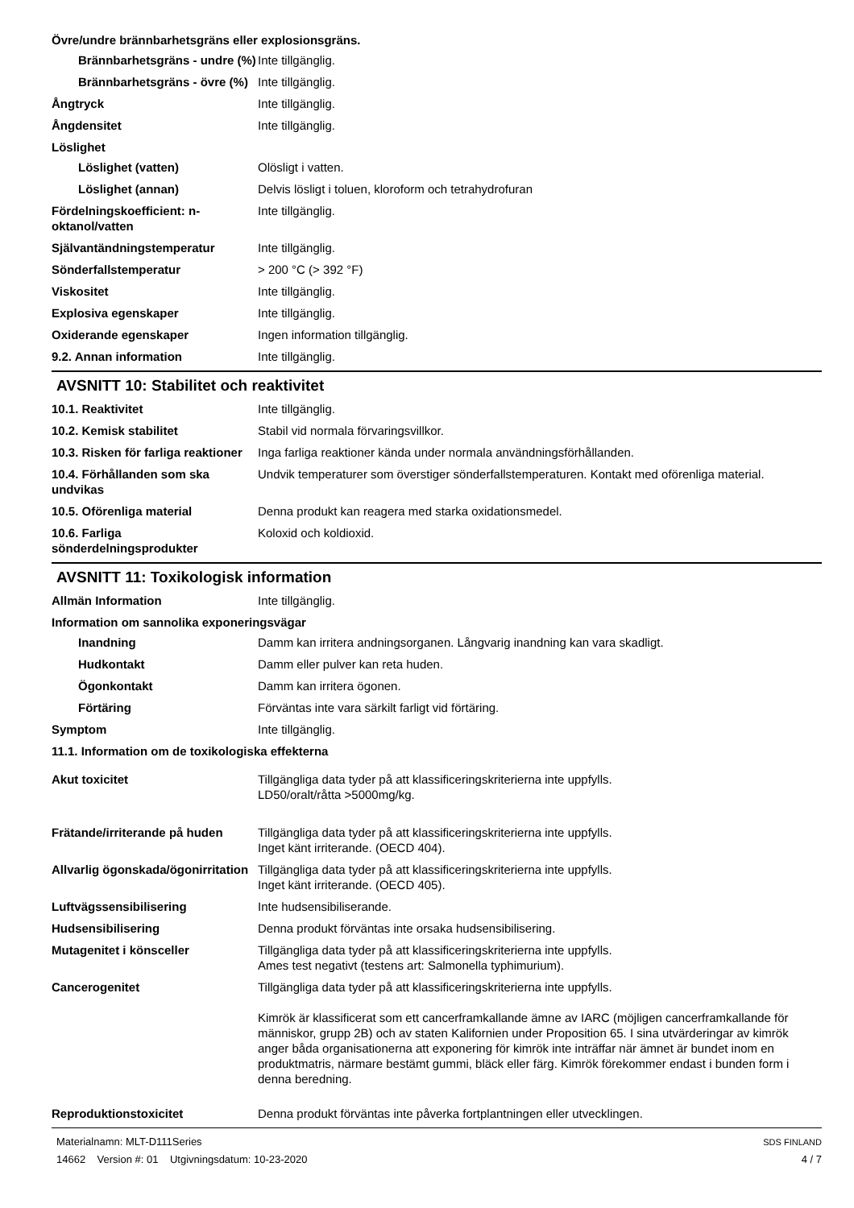Övre/undre brännbarhetsgräns eller explosionsgräns.
Brännbarhetsgräns - undre (%)
Inte tillgänglig.
Brännbarhetsgräns - övre (%)
Inte tillgänglig.
Ångtryck Inte tillgänglig.
Ångdensitet Inte tillgänglig.
Löslighet
Löslighet (vatten) Olösligt i vatten.
Löslighet (annan) Delvis lösligt i toluen, kloroform och tetrahydrofuran
Fördelningskoefficient: n-oktanol/vatten
Inte tillgänglig.
Självantändningstemperatur Inte tillgänglig.
Sönderfallstemperatur > 200 °C (> 392 °F)
Viskositet Inte tillgänglig.
Explosiva egenskaper Inte tillgänglig.
Oxiderande egenskaper Ingen information tillgänglig.
9.2. Annan information Inte tillgänglig.
AVSNITT 10: Stabilitet och reaktivitet
10.1. Reaktivitet Inte tillgänglig.
10.2. Kemisk stabilitet Stabil vid normala förvaringsvillkor.
10.3. Risken för farliga reaktioner
Inga farliga reaktioner kända under normala användningsförhållanden.
10.4. Förhållanden som ska undvikas
Undvik temperaturer som överstiger sönderfallstemperaturen. Kontakt med oförenliga material.
10.5. Oförenliga material Denna produkt kan reagera med starka oxidationsmedel.
10.6. Farliga sönderdelningsprodukter
Koloxid och koldioxid.
AVSNITT 11: Toxikologisk information
Allmän Information Inte tillgänglig.
Information om sannolika exponeringsvägar
Inandning Damm kan irritera andningsorganen. Långvarig inandning kan vara skadligt.
Hudkontakt Damm eller pulver kan reta huden.
Ögonkontakt Damm kan irritera ögonen.
Förtäring Förväntas inte vara särkilt farligt vid förtäring.
Symptom Inte tillgänglig.
11.1. Information om de toxikologiska effekterna
Akut toxicitet Tillgängliga data tyder på att klassificeringskriterierna inte uppfylls.
LD50/oralt/råtta >5000mg/kg.
Frätande/irriterande på huden
Tillgängliga data tyder på att klassificeringskriterierna inte uppfylls.
Inget känt irriterande. (OECD 404).
Allvarlig ögonskada/ögonirritation
Tillgängliga data tyder på att klassificeringskriterierna inte uppfylls.
Inget känt irriterande. (OECD 405).
Luftvägssensibilisering Inte hudsensibiliserande.
Hudsensibilisering Denna produkt förväntas inte orsaka hudsensibilisering.
Mutagenitet i könsceller Tillgängliga data tyder på att klassificeringskriterierna inte uppfylls.
Ames test negativt (testens art: Salmonella typhimurium).
Cancerogenitet Tillgängliga data tyder på att klassificeringskriterierna inte uppfylls.
Kimrök är klassificerat som ett cancerframkallande ämne av IARC (möjligen cancerframkallande för människor, grupp 2B) och av staten Kalifornien under Proposition 65. I sina utvärderingar av kimrök anger båda organisationerna att exponering för kimrök inte inträffar när ämnet är bundet inom en produktmatris, närmare bestämt gummi, bläck eller färg. Kimrök förekommer endast i bunden form i denna beredning.
Reproduktionstoxicitet Denna produkt förväntas inte påverka fortplantningen eller utvecklingen.
Materialnamn: MLT-D111Series
14662 Version #: 01 Utgivningsdatum: 10-23-2020
SDS FINLAND
4 / 7